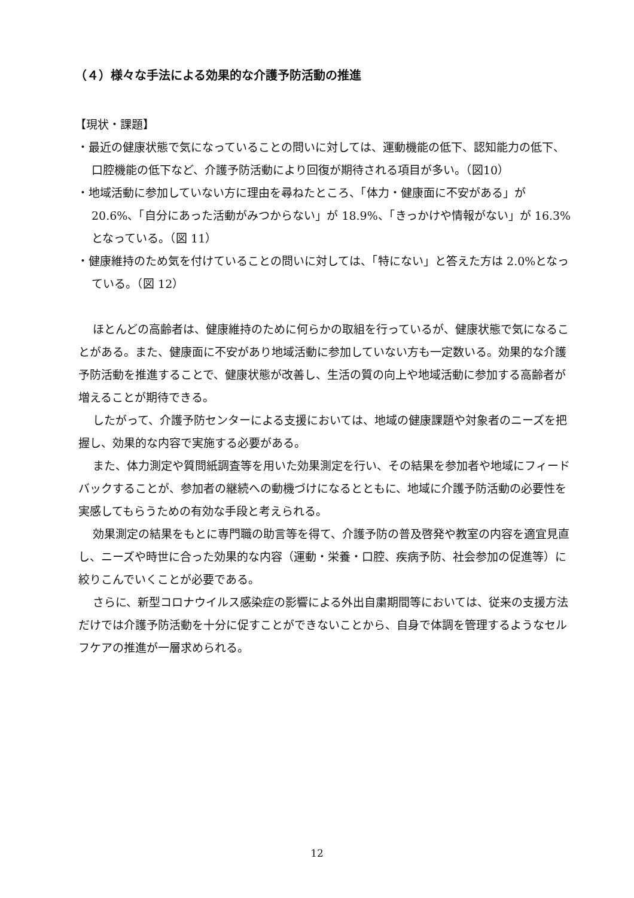（４）様々な手法による効果的な介護予防活動の推進
【現状・課題】
・最近の健康状態で気になっていることの問いに対しては、運動機能の低下、認知能力の低下、口腔機能の低下など、介護予防活動により回復が期待される項目が多い。（図10）
・地域活動に参加していない方に理由を尋ねたところ、「体力・健康面に不安がある」が 20.6%、「自分にあった活動がみつからない」が 18.9%、「きっかけや情報がない」が 16.3%となっている。（図 11）
・健康維持のため気を付けていることの問いに対しては、「特にない」と答えた方は 2.0%となっている。（図 12）
ほとんどの高齢者は、健康維持のために何らかの取組を行っているが、健康状態で気になることがある。また、健康面に不安があり地域活動に参加していない方も一定数いる。効果的な介護予防活動を推進することで、健康状態が改善し、生活の質の向上や地域活動に参加する高齢者が増えることが期待できる。
したがって、介護予防センターによる支援においては、地域の健康課題や対象者のニーズを把握し、効果的な内容で実施する必要がある。
また、体力測定や質問紙調査等を用いた効果測定を行い、その結果を参加者や地域にフィードバックすることが、参加者の継続への動機づけになるとともに、地域に介護予防活動の必要性を実感してもらうための有効な手段と考えられる。
効果測定の結果をもとに専門職の助言等を得て、介護予防の普及啓発や教室の内容を適宜見直し、ニーズや時世に合った効果的な内容（運動・栄養・口腔、疾病予防、社会参加の促進等）に絞りこんでいくことが必要である。
さらに、新型コロナウイルス感染症の影響による外出自粛期間等においては、従来の支援方法だけでは介護予防活動を十分に促すことができないことから、自身で体調を管理するようなセルフケアの推進が一層求められる。
12